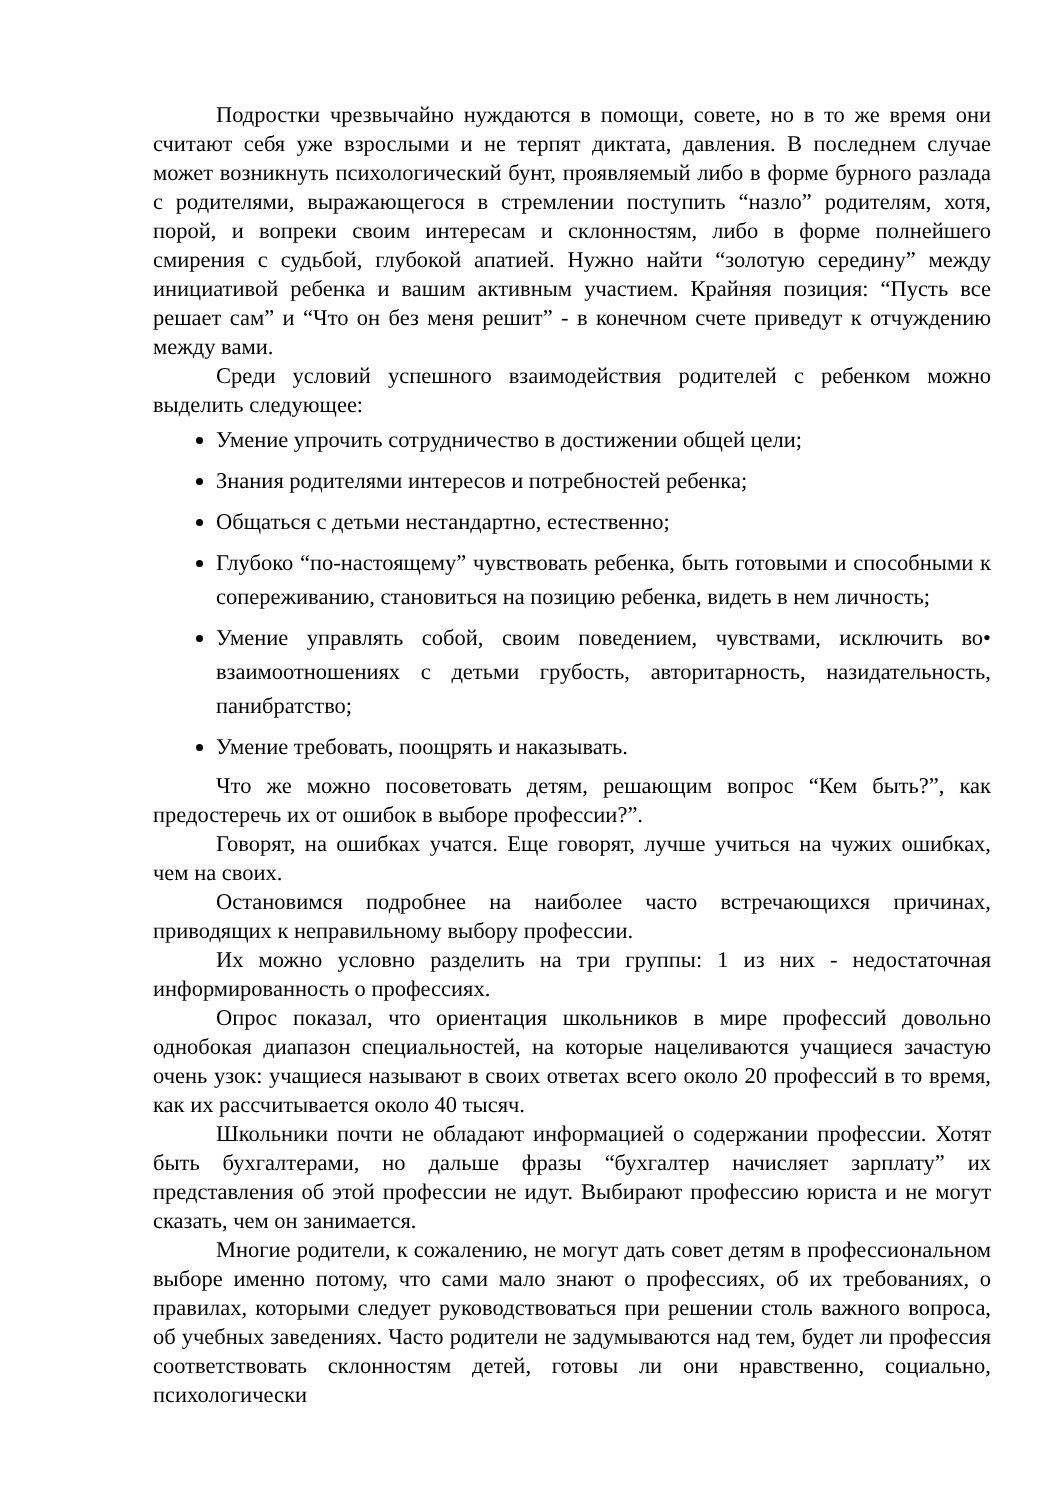Подростки чрезвычайно нуждаются в помощи, совете, но в то же время они считают себя уже взрослыми и не терпят диктата, давления. В последнем случае может возникнуть психологический бунт, проявляемый либо в форме бурного разлада с родителями, выражающегося в стремлении поступить “назло” родителям, хотя, порой, и вопреки своим интересам и склонностям, либо в форме полнейшего смирения с судьбой, глубокой апатией. Нужно найти “золотую середину” между инициативой ребенка и вашим активным участием. Крайняя позиция: “Пусть все решает сам” и “Что он без меня решит” - в конечном счете приведут к отчуждению между вами.
Среди условий успешного взаимодействия родителей с ребенком можно выделить следующее:
Умение упрочить сотрудничество в достижении общей цели;
Знания родителями интересов и потребностей ребенка;
Общаться с детьми нестандартно, естественно;
Глубоко “по-настоящему” чувствовать ребенка, быть готовыми и способными к сопереживанию, становиться на позицию ребенка, видеть в нем личность;
Умение управлять собой, своим поведением, чувствами, исключить во• взаимоотношениях с детьми грубость, авторитарность, назидательность, панибратство;
Умение требовать, поощрять и наказывать.
Что же можно посоветовать детям, решающим вопрос “Кем быть?”, как предостеречь их от ошибок в выборе профессии?”.
Говорят, на ошибках учатся. Еще говорят, лучше учиться на чужих ошибках, чем на своих.
Остановимся подробнее на наиболее часто встречающихся причинах, приводящих к неправильному выбору профессии.
Их можно условно разделить на три группы: 1 из них - недостаточная информированность о профессиях.
Опрос показал, что ориентация школьников в мире профессий довольно однобокая диапазон специальностей, на которые нацеливаются учащиеся зачастую очень узок: учащиеся называют в своих ответах всего около 20 профессий в то время, как их рассчитывается около 40 тысяч.
Школьники почти не обладают информацией о содержании профессии. Хотят быть бухгалтерами, но дальше фразы “бухгалтер начисляет зарплату” их представления об этой профессии не идут. Выбирают профессию юриста и не могут сказать, чем он занимается.
Многие родители, к сожалению, не могут дать совет детям в профессиональном выборе именно потому, что сами мало знают о профессиях, об их требованиях, о правилах, которыми следует руководствоваться при решении столь важного вопроса, об учебных заведениях. Часто родители не задумываются над тем, будет ли профессия соответствовать склонностям детей, готовы ли они нравственно, социально, психологически